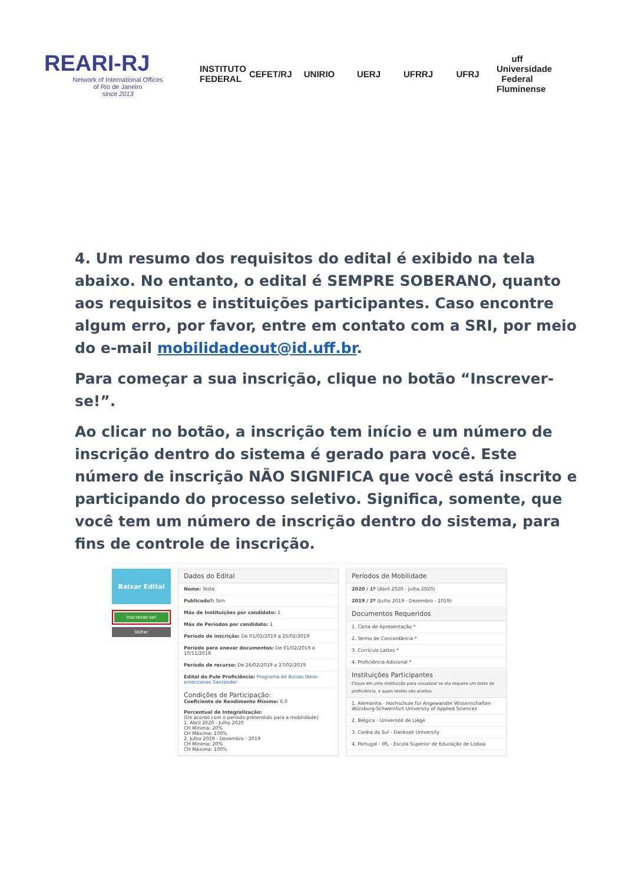REARI-RJ
Network of International Offices
of Rio de Janeiro
since 2013
INSTITUTO FEDERAL
CEFET/RJ
UNIRIO UERJ UFRRJ UFRJ
uff Universidade Federal Fluminense
4. Um resumo dos requisitos do edital é exibido na tela abaixo. No entanto, o edital é SEMPRE SOBERANO, quanto aos requisitos e instituições participantes. Caso encontre algum erro, por favor, entre em contato com a SRI, por meio do e-mail mobilidadeout@id.uff.br.
Para começar a sua inscrição, clique no botão “Inscrever-se!”.
Ao clicar no botão, a inscrição tem início e um número de inscrição dentro do sistema é gerado para você. Este número de inscrição NÃO SIGNIFICA que você está inscrito e participando do processo seletivo. Significa, somente, que você tem um número de inscrição dentro do sistema, para fins de controle de inscrição.
Baixar Edital
Inscrever-se!
Voltar
Dados do Edital
Nome: Teste
Publicado?: Sim
Máx de Instituições por candidato: 1
Máx de Períodos por candidato: 1
Período de inscrição: De 01/02/2019 a 25/02/2019
Período para anexar documentos: De 01/02/2019 a 10/11/2018
Período de recurso: De 26/02/2019 a 27/02/2019
Edital do Pule Proficiência: Programa de Bolsas Ibero-americanas Santander
Condições de Participação:
Coeficiente de Rendimento Mínimo: 6.0
Percentual de Integralização:
(De acordo com o período pretendido para a mobilidade)
1. Abril 2020 - Julho 2020
CH Mínima: 20%
CH Máxima: 100%
2. Julho 2019 - Dezembro - 2019
CH Mínima: 20%
CH Máxima: 100%
Períodos de Mobilidade
2020 / 1º (Abril 2020 - Julho 2020)
2019 / 2º (Julho 2019 - Dezembro - 2019)
Documentos Requeridos
1. Carta de Apresentação *
2. Termo de Concordância *
3. Currículo Lattes *
4. Proficiência Adicional *
Instituições Participantes
Clique em uma instituição para visualizar se ela requere um teste de proficiência, e quais testes são aceitos.
1. Alemanha - Hochschule für Angewandte Wissenschaften Würzburg-Schweinfurt University of Applied Sciences
2. Bélgica - Université de Liège
3. Coréia do Sul - Dankook University
4. Portugal - IPL - Escola Superior de Educação de Lisboa